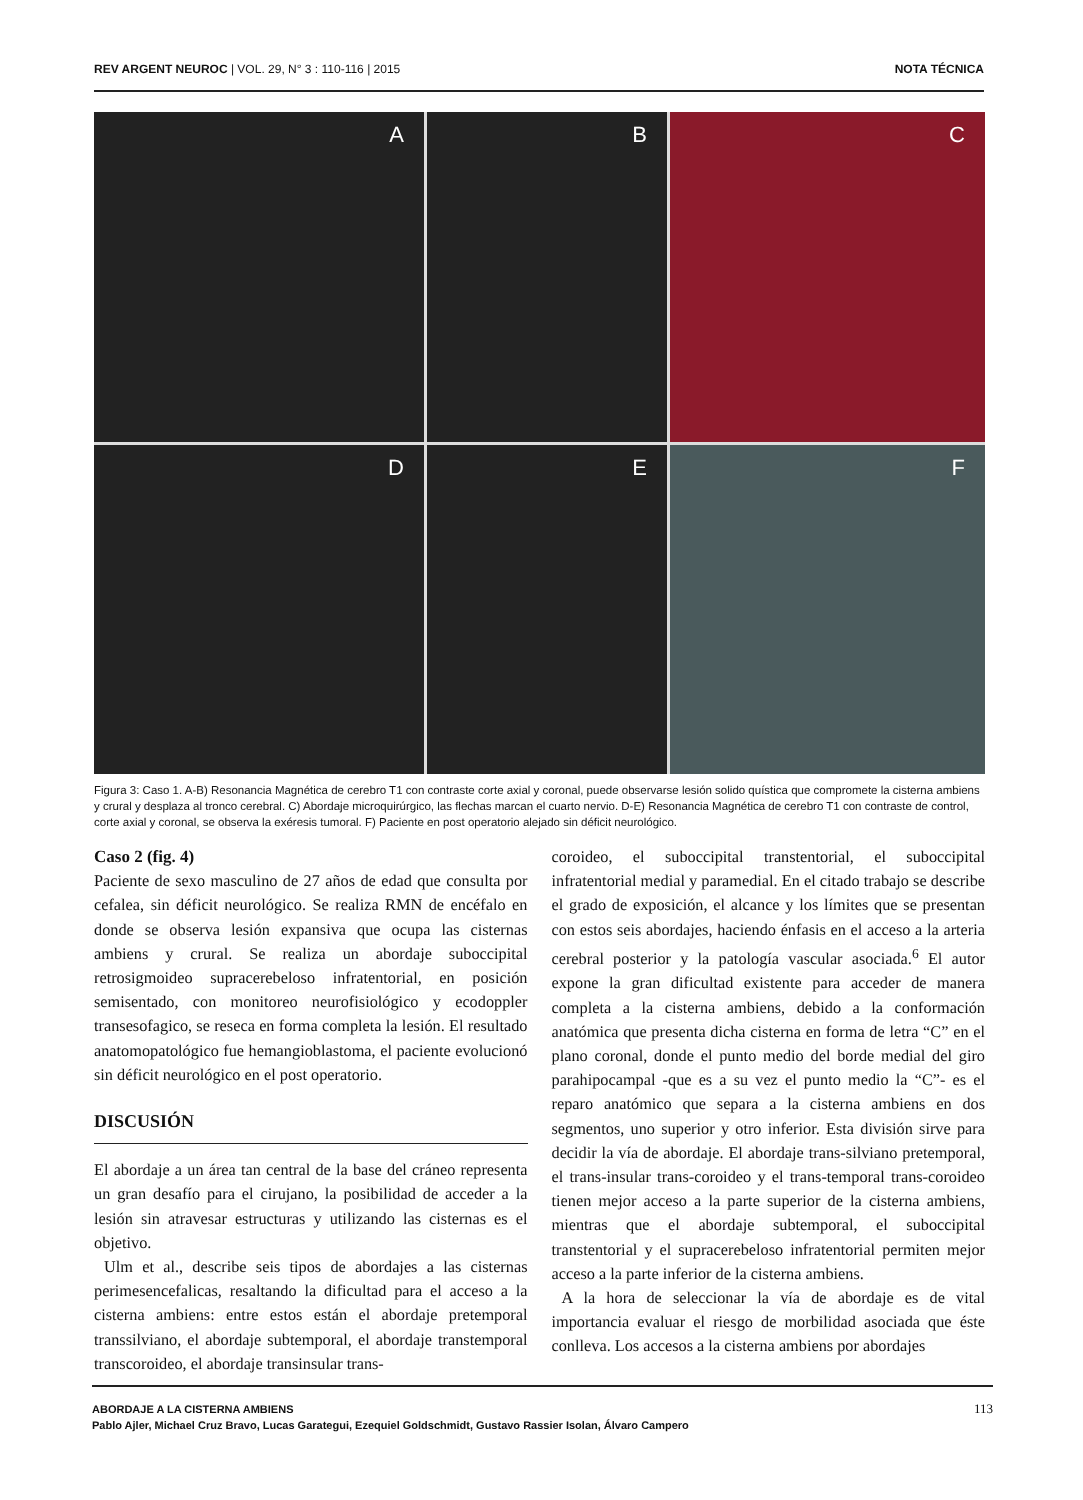REV ARGENT NEUROC | VOL. 29, N° 3 : 110-116 | 2015 NOTA TÉCNICA
A
B
C
D
E
F
Figura 3: Caso 1. A-B) Resonancia Magnética de cerebro T1 con contraste corte axial y coronal, puede observarse lesión solido quística que compromete la cisterna ambiens y crural y desplaza al tronco cerebral. C) Abordaje microquirúrgico, las flechas marcan el cuarto nervio. D-E) Resonancia Magnética de cerebro T1 con contraste de control, corte axial y coronal, se observa la exéresis tumoral. F) Paciente en post operatorio alejado sin déficit neurológico.
Caso 2 (fig. 4)
Paciente de sexo masculino de 27 años de edad que consulta por cefalea, sin déficit neurológico. Se realiza RMN de encéfalo en donde se observa lesión expansiva que ocupa las cisternas ambiens y crural. Se realiza un abordaje suboccipital retrosigmoideo supracerebeloso infratentorial, en posición semisentado, con monitoreo neurofisiológico y ecodoppler transesofagico, se reseca en forma completa la lesión. El resultado anatomopatológico fue hemangioblastoma, el paciente evolucionó sin déficit neurológico en el post operatorio.
DISCUSIÓN
El abordaje a un área tan central de la base del cráneo representa un gran desafío para el cirujano, la posibilidad de acceder a la lesión sin atravesar estructuras y utilizando las cisternas es el objetivo.
Ulm et al., describe seis tipos de abordajes a las cisternas perimesencefalicas, resaltando la dificultad para el acceso a la cisterna ambiens: entre estos están el abordaje pretemporal transsilviano, el abordaje subtemporal, el abordaje transtemporal transcoroideo, el abordaje transinsular trans-
coroideo, el suboccipital transtentorial, el suboccipital infratentorial medial y paramedial. En el citado trabajo se describe el grado de exposición, el alcance y los límites que se presentan con estos seis abordajes, haciendo énfasis en el acceso a la arteria cerebral posterior y la patología vascular asociada.<sup>6</sup> El autor expone la gran dificultad existente para acceder de manera completa a la cisterna ambiens, debido a la conformación anatómica que presenta dicha cisterna en forma de letra “C” en el plano coronal, donde el punto medio del borde medial del giro parahipocampal -que es a su vez el punto medio la “C”- es el reparo anatómico que separa a la cisterna ambiens en dos segmentos, uno superior y otro inferior. Esta división sirve para decidir la vía de abordaje. El abordaje trans-silviano pretemporal, el trans-insular trans-coroideo y el trans-temporal trans-coroideo tienen mejor acceso a la parte superior de la cisterna ambiens, mientras que el abordaje subtemporal, el suboccipital transtentorial y el supracerebeloso infratentorial permiten mejor acceso a la parte inferior de la cisterna ambiens.
A la hora de seleccionar la vía de abordaje es de vital importancia evaluar el riesgo de morbilidad asociada que éste conlleva. Los accesos a la cisterna ambiens por abordajes
ABORDAJE A LA CISTERNA AMBIENS
Pablo Ajler, Michael Cruz Bravo, Lucas Garategui, Ezequiel Goldschmidt, Gustavo Rassier Isolan, Álvaro Campero
113